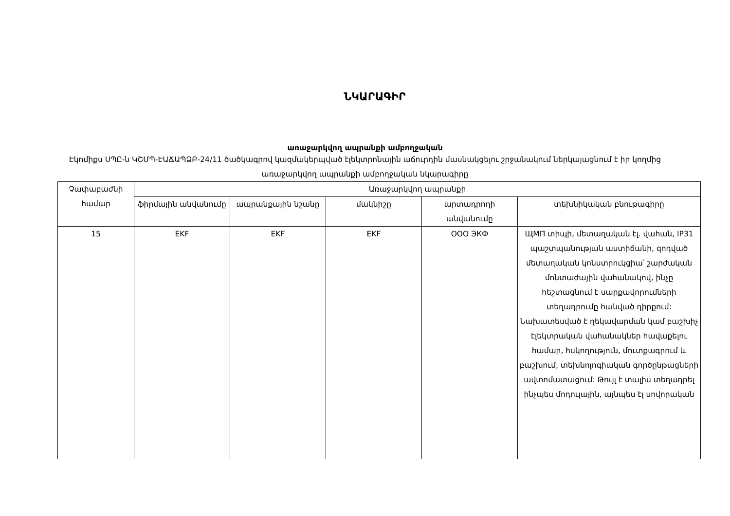ՆԿԱՐԱԳԻՐ
առաջարկվող ապրանքի ամբողջական
Էկոմիքս ՍՊԸ-ն ԿՇՄՊ-ԷԱՃԱՊՁԲ-24/11 ծածկագրով կազմակերպված էլեկտրոնային աճուրդին մասնակցելու շրջանակում ներկայացնում է իր կողմից առաջարկվող ապրանքի ամբողջական նկարագիրը
| Չափաբաժնի համար | Առաջարկվող ապրանքի | | | | |
| --- | --- | --- | --- | --- | --- |
| | ֆիրմային անվանումը | ապրանքային նշանը | մակնիշը | արտադրողի անվանումը | տեխնիկական բնութագիրը |
| 15 | EKF | EKF | EKF | ООО ЭКФ | ЩМП տիպի, մետաղական էլ. վահան, IP31 պաշտպանության աստիճանի, զոդված մետաղական կոնստրուկցիա՝ շարժական մոնտաժային վահանակով, ինչը հեշտացնում է սարքավորումների տեղադրումը հանված դիրքում: Նախատեսված է ղեկավարման կամ բաշխիչ էլեկտրական վահանակներ հավաքելու համար, հսկողություն, մուտքագրում և բաշխում, տեխնոլոգիական գործընթացների ավտոմատացում: Թույլ է տալիս տեղադրել ինչպես մոդուլային, այնպես էլ սովորական |